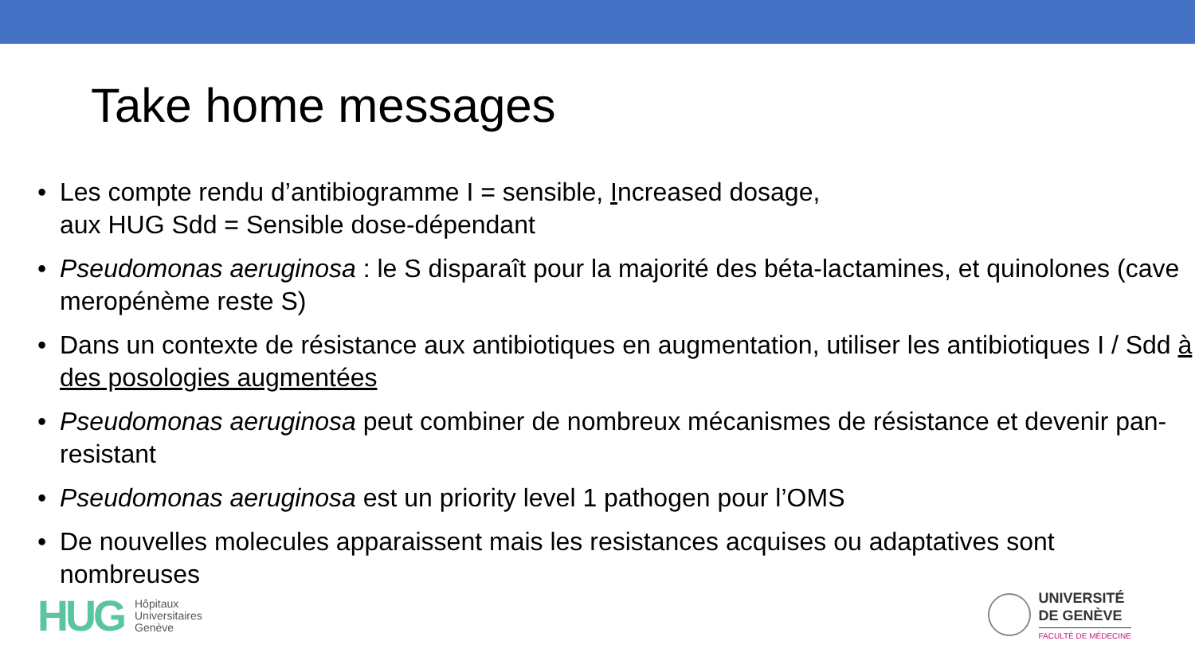Take home messages
• Les compte rendu d’antibiogramme I = sensible, Increased dosage,
aux HUG Sdd = Sensible dose-dépendant
• Pseudomonas aeruginosa : le S disparaît pour la majorité des béta-lactamines, et quinolones (cave meropénème reste S)
• Dans un contexte de résistance aux antibiotiques en augmentation, utiliser les antibiotiques I / Sdd à des posologies augmentées
• Pseudomonas aeruginosa peut combiner de nombreux mécanismes de résistance et devenir pan-resistant
• Pseudomonas aeruginosa est un priority level 1 pathogen pour l’OMS
• De nouvelles molecules apparaissent mais les resistances acquises ou adaptatives sont nombreuses
HUG
Hôpitaux
Universitaires
Genève
UNIVERSITÉ
DE GENÈVE
FACULTÉ DE MÉDECINE